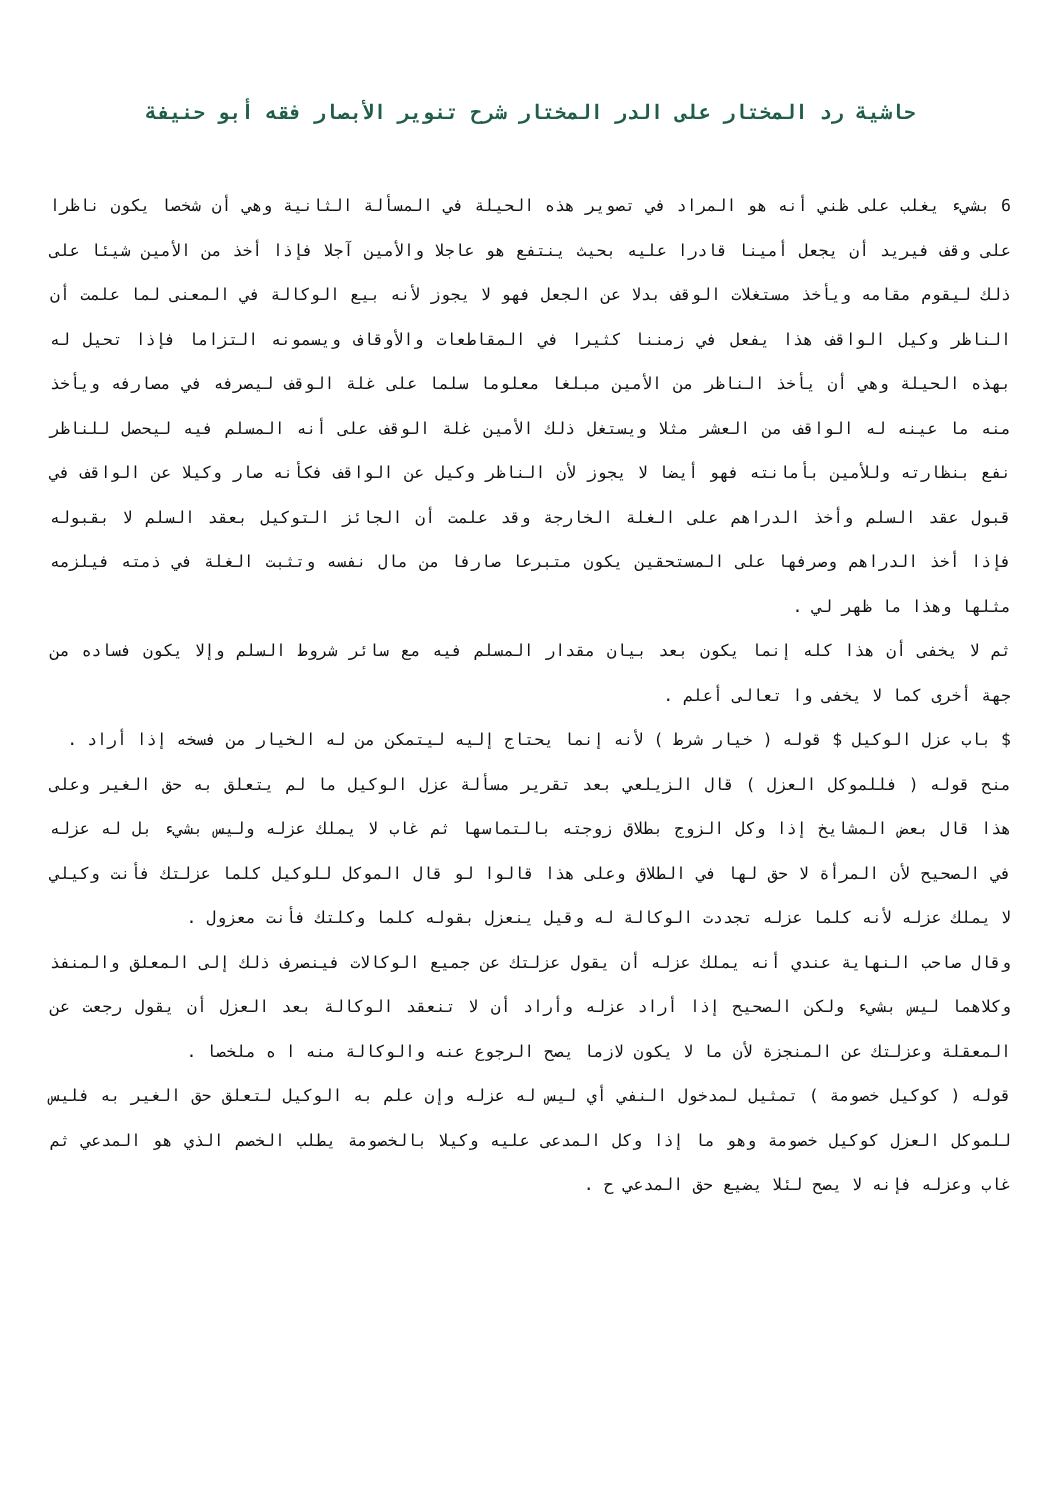حاشية رد المختار على الدر المختار شرح تنوير الأبصار فقه أبو حنيفة
6 بشيء يغلب على ظني أنه هو المراد في تصوير هذه الحيلة في المسألة الثانية وهي أن شخصا يكون ناظرا على وقف فيريد أن يجعل أمينا قادرا عليه بحيث ينتفع هو عاجلا والأمين آجلا فإذا أخذ من الأمين شيئا على ذلك ليقوم مقامه ويأخذ مستغلات الوقف بدلا عن الجعل فهو لا يجوز لأنه بيع الوكالة في المعنى لما علمت أن الناظر وكيل الواقف هذا يفعل في زمننا كثيرا في المقاطعات والأوقاف ويسمونه التزاما فإذا تحيل له بهذه الحيلة وهي أن يأخذ الناظر من الأمين مبلغا معلوما سلما على غلة الوقف ليصرفه في مصارفه ويأخذ منه ما عينه له الواقف من العشر مثلا ويستغل ذلك الأمين غلة الوقف على أنه المسلم فيه ليحصل للناظر نفع بنظارته وللأمين بأمانته فهو أيضا لا يجوز لأن الناظر وكيل عن الواقف فكأنه صار وكيلا عن الواقف في قبول عقد السلم وأخذ الدراهم على الغلة الخارجة وقد علمت أن الجائز التوكيل بعقد السلم لا بقبوله فإذا أخذ الدراهم وصرفها على المستحقين يكون متبرعا صارفا من مال نفسه وتثبت الغلة في ذمته فيلزمه مثلها وهذا ما ظهر لي .
ثم لا يخفى أن هذا كله إنما يكون بعد بيان مقدار المسلم فيه مع سائر شروط السلم وإلا يكون فساده من جهة أخرى كما لا يخفى وا تعالى أعلم .
$ باب عزل الوكيل $ قوله ( خيار شرط ) لأنه إنما يحتاج إليه ليتمكن من له الخيار من فسخه إذا أراد .
منح قوله ( فللموكل العزل ) قال الزيلعي بعد تقرير مسألة عزل الوكيل ما لم يتعلق به حق الغير وعلى هذا قال بعض المشايخ إذا وكل الزوج بطلاق زوجته بالتماسها ثم غاب لا يملك عزله وليس بشيء بل له عزله في الصحيح لأن المرأة لا حق لها في الطلاق وعلى هذا قالوا لو قال الموكل للوكيل كلما عزلتك فأنت وكيلي لا يملك عزله لأنه كلما عزله تجددت الوكالة له وقيل ينعزل بقوله كلما وكلتك فأنت معزول .
وقال صاحب النهاية عندي أنه يملك عزله أن يقول عزلتك عن جميع الوكالات فينصرف ذلك إلى المعلق والمنفذ وكلاهما ليس بشيء ولكن الصحيح إذا أراد عزله وأراد أن لا تنعقد الوكالة بعد العزل أن يقول رجعت عن المعقلة وعزلتك عن المنجزة لأن ما لا يكون لازما يصح الرجوع عنه والوكالة منه ا ه ملخصا .
قوله ( كوكيل خصومة ) تمثيل لمدخول النفي أي ليس له عزله وإن علم به الوكيل لتعلق حق الغير به فليس للموكل العزل كوكيل خصومة وهو ما إذا وكل المدعى عليه وكيلا بالخصومة يطلب الخصم الذي هو المدعي ثم غاب وعزله فإنه لا يصح لئلا يضيع حق المدعي ح .